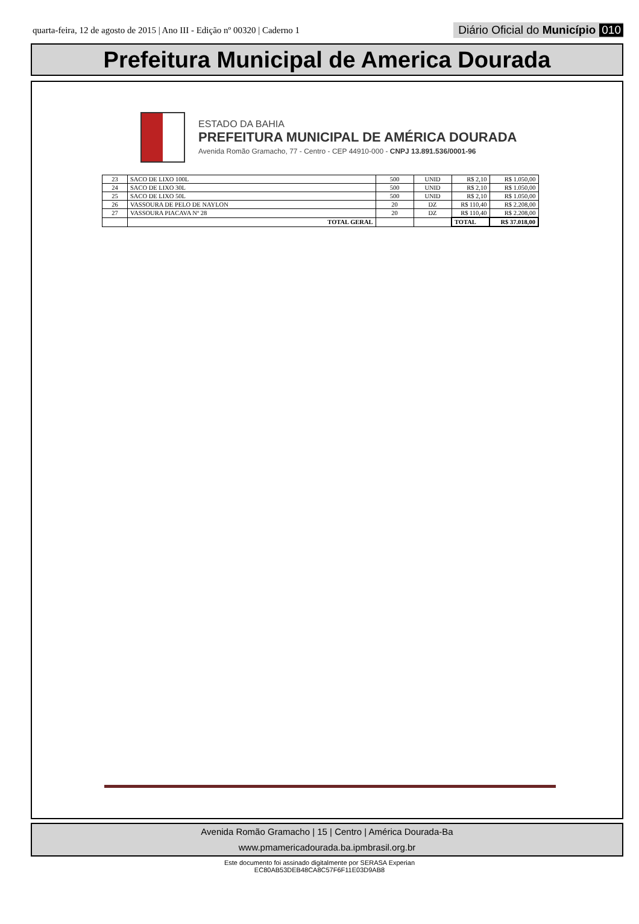quarta-feira, 12 de agosto de 2015 | Ano III - Edição nº 00320 | Caderno 1 Diário Oficial do Município 010
Prefeitura Municipal de America Dourada
ESTADO DA BAHIA
PREFEITURA MUNICIPAL DE AMÉRICA DOURADA
Avenida Romão Gramacho, 77 - Centro - CEP 44910-000 - CNPJ 13.891.536/0001-96
| 23 | SACO DE LIXO 100L | 500 | UNID | R$ 2,10 | R$ 1.050,00 |
| 24 | SACO DE LIXO 30L | 500 | UNID | R$ 2,10 | R$ 1.050,00 |
| 25 | SACO DE LIXO 50L | 500 | UNID | R$ 2,10 | R$ 1.050,00 |
| 26 | VASSOURA DE PELO DE NAYLON | 20 | DZ | R$ 110,40 | R$ 2.208,00 |
| 27 | VASSOURA PIACAVA Nº 28 | 20 | DZ | R$ 110,40 | R$ 2.208,00 |
| | TOTAL GERAL | | | TOTAL | R$ 37.018,00 |
Avenida Romão Gramacho | 15 | Centro | América Dourada-Ba
www.pmamericadourada.ba.ipmbrasil.org.br
Este documento foi assinado digitalmente por SERASA Experian
EC80AB53DEB48CA8C57F6F11E03D9AB8